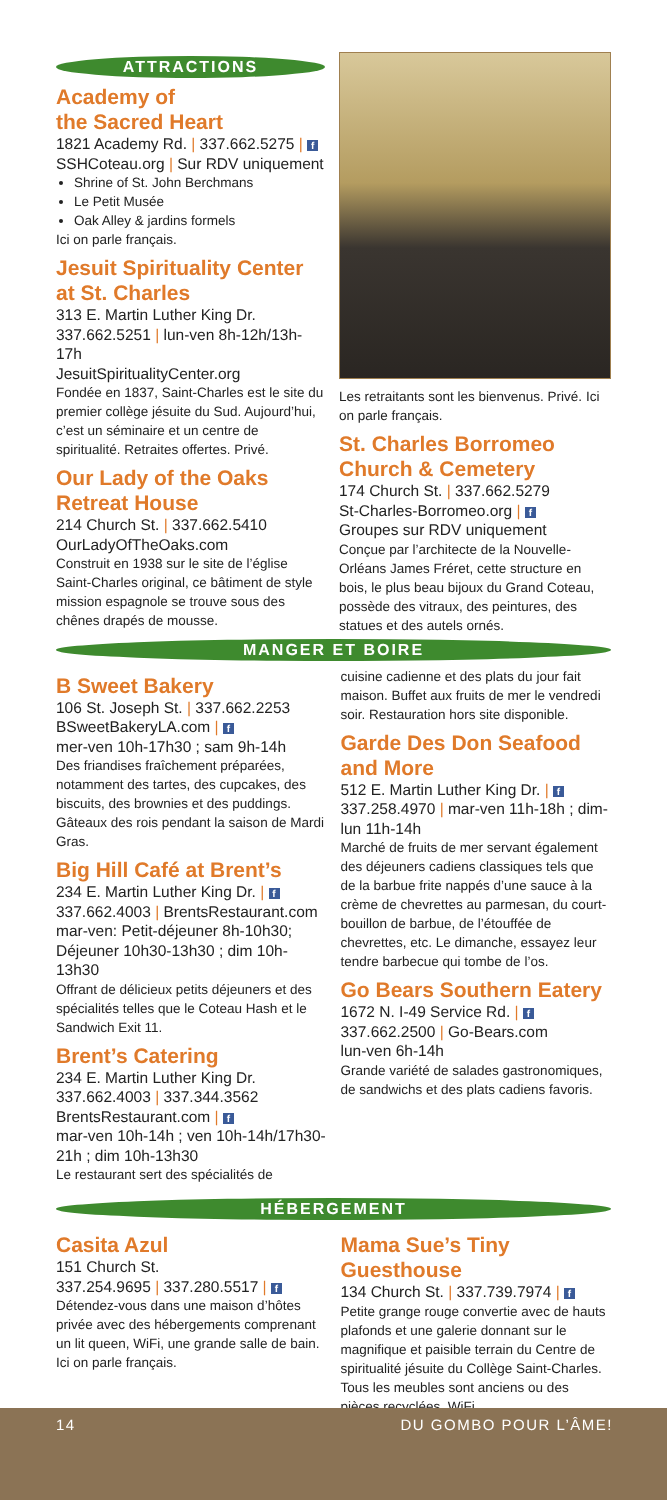ATTRACTIONS
Academy of
the Sacred Heart
1821 Academy Rd. | 337.662.5275 | f
SSHCoteau.org | Sur RDV uniquement
Shrine of St. John Berchmans
Le Petit Musée
Oak Alley & jardins formels
Ici on parle français.
Jesuit Spirituality Center at St. Charles
313 E. Martin Luther King Dr.
337.662.5251 | lun-ven 8h-12h/13h-17h
JesuitSpiritualityCenter.org
Fondée en 1837, Saint-Charles est le site du premier collège jésuite du Sud. Aujourd’hui, c’est un séminaire et un centre de spiritualité. Retraites offertes. Privé.
Our Lady of the Oaks Retreat House
214 Church St. | 337.662.5410
OurLadyOfTheOaks.com
Construit en 1938 sur le site de l’église Saint-Charles original, ce bâtiment de style mission espagnole se trouve sous des chênes drapés de mousse.
Les retraitants sont les bienvenus. Privé. Ici on parle français.
St. Charles Borromeo Church & Cemetery
174 Church St. | 337.662.5279
St-Charles-Borromeo.org | f
Groupes sur RDV uniquement
Conçue par l’architecte de la Nouvelle-Orléans James Fréret, cette structure en bois, le plus beau bijoux du Grand Coteau, possède des vitraux, des peintures, des statues et des autels ornés.
MANGER ET BOIRE
B Sweet Bakery
106 St. Joseph St. | 337.662.2253
BSweetBakeryLA.com | f
mer-ven 10h-17h30 ; sam 9h-14h
Des friandises fraîchement préparées, notamment des tartes, des cupcakes, des biscuits, des brownies et des puddings. Gâteaux des rois pendant la saison de Mardi Gras.
Big Hill Café at Brent’s
234 E. Martin Luther King Dr. | f
337.662.4003 | BrentsRestaurant.com
mar-ven: Petit-déjeuner 8h-10h30; Déjeuner 10h30-13h30 ; dim 10h-13h30
Offrant de délicieux petits déjeuners et des spécialités telles que le Coteau Hash et le Sandwich Exit 11.
Brent’s Catering
234 E. Martin Luther King Dr.
337.662.4003 | 337.344.3562
BrentsRestaurant.com | f
mar-ven 10h-14h ; ven 10h-14h/17h30-21h ; dim 10h-13h30
Le restaurant sert des spécialités de
cuisine cadienne et des plats du jour fait maison. Buffet aux fruits de mer le vendredi soir. Restauration hors site disponible.
Garde Des Don Seafood and More
512 E. Martin Luther King Dr. | f
337.258.4970 | mar-ven 11h-18h ; dim-lun 11h-14h
Marché de fruits de mer servant également des déjeuners cadiens classiques tels que de la barbue frite nappés d’une sauce à la crème de chevrettes au parmesan, du court-bouillon de barbue, de l’étouffée de chevrettes, etc. Le dimanche, essayez leur tendre barbecue qui tombe de l’os.
Go Bears Southern Eatery
1672 N. I-49 Service Rd. | f
337.662.2500 | Go-Bears.com
lun-ven 6h-14h
Grande variété de salades gastronomiques, de sandwichs et des plats cadiens favoris.
HÉBERGEMENT
Casita Azul
151 Church St.
337.254.9695 | 337.280.5517 | f
Détendez-vous dans une maison d’hôtes privée avec des hébergements comprenant un lit queen, WiFi, une grande salle de bain. Ici on parle français.
Mama Sue’s Tiny Guesthouse
134 Church St. | 337.739.7974 | f
Petite grange rouge convertie avec de hauts plafonds et une galerie donnant sur le magnifique et paisible terrain du Centre de spiritualité jésuite du Collège Saint-Charles. Tous les meubles sont anciens ou des pièces recyclées. WiFi.
14 DU GOMBO POUR L’ÂME!